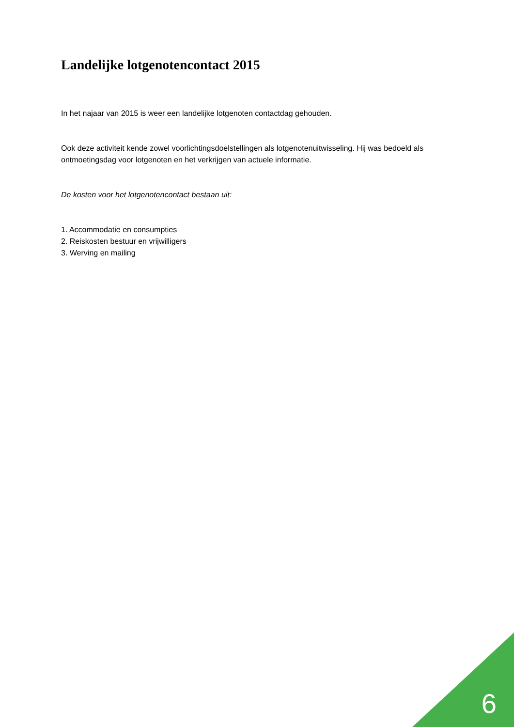Landelijke lotgenotencontact 2015
In het najaar van 2015 is weer een landelijke lotgenoten contactdag gehouden.
Ook deze activiteit kende zowel voorlichtingsdoelstellingen als lotgenotenuitwisseling. Hij was bedoeld als ontmoetingsdag voor lotgenoten en het verkrijgen van actuele informatie.
De kosten voor het lotgenotencontact bestaan uit:
1. Accommodatie en consumpties
2. Reiskosten bestuur en vrijwilligers
3. Werving en mailing
6